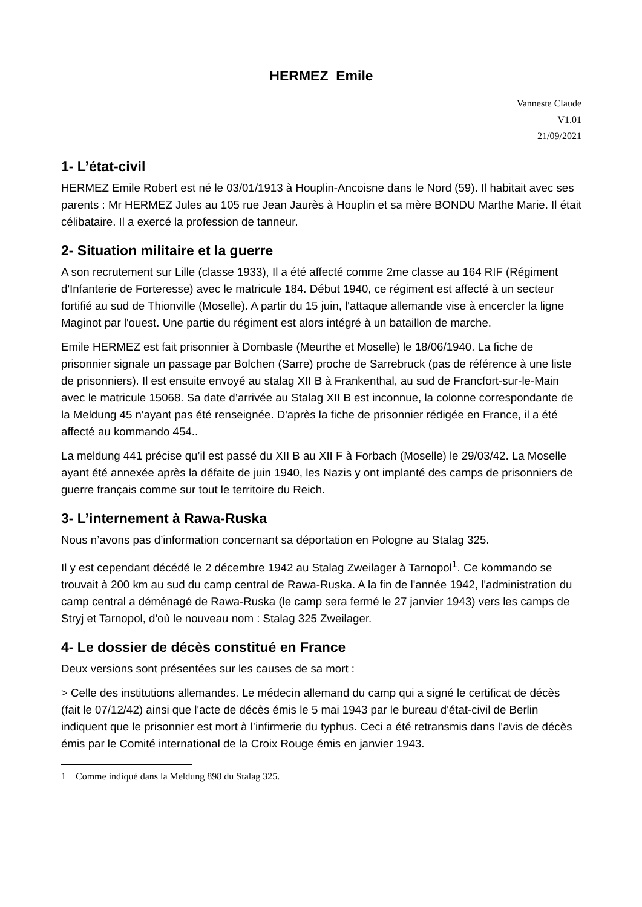HERMEZ Emile
Vanneste Claude
V1.01
21/09/2021
1- L’état-civil
HERMEZ Emile Robert est né le 03/01/1913 à Houplin-Ancoisne dans le Nord (59). Il habitait avec ses parents : Mr HERMEZ Jules au 105 rue Jean Jaurès à Houplin et sa mère BONDU Marthe Marie. Il était célibataire. Il a exercé la profession de tanneur.
2- Situation militaire et la guerre
A son recrutement sur Lille (classe 1933), Il a été affecté comme 2me classe au 164 RIF (Régiment d'Infanterie de Forteresse) avec le matricule 184. Début 1940, ce régiment est affecté à un secteur fortifié au sud de Thionville (Moselle). A partir du 15 juin, l'attaque allemande vise à encercler la ligne Maginot par l'ouest. Une partie du régiment est alors intégré à un bataillon de marche.
Emile HERMEZ est fait prisonnier à Dombasle (Meurthe et Moselle) le 18/06/1940. La fiche de prisonnier signale un passage par Bolchen (Sarre) proche de Sarrebruck (pas de référence à une liste de prisonniers). Il est ensuite envoyé au stalag XII B à Frankenthal, au sud de Francfort-sur-le-Main avec le matricule 15068. Sa date d’arrivée au Stalag XII B est inconnue, la colonne correspondante de la Meldung 45 n'ayant pas été renseignée. D'après la fiche de prisonnier rédigée en France, il a été affecté au kommando 454..
La meldung 441 précise qu’il est passé du XII B au XII F à Forbach (Moselle) le 29/03/42. La Moselle ayant été annexée après la défaite de juin 1940, les Nazis y ont implanté des camps de prisonniers de guerre français comme sur tout le territoire du Reich.
3- L’internement à Rawa-Ruska
Nous n’avons pas d’information concernant sa déportation en Pologne au Stalag 325.
Il y est cependant décédé le 2 décembre 1942 au Stalag Zweilager à Tarnopol<sup>1</sup>. Ce kommando se trouvait à 200 km au sud du camp central de Rawa-Ruska. A la fin de l'année 1942, l'administration du camp central a déménagé de Rawa-Ruska (le camp sera fermé le 27 janvier 1943) vers les camps de Stryj et Tarnopol, d'où le nouveau nom : Stalag 325 Zweilager.
4- Le dossier de décès constitué en France
Deux versions sont présentées sur les causes de sa mort :
> Celle des institutions allemandes. Le médecin allemand du camp qui a signé le certificat de décès (fait le 07/12/42) ainsi que l'acte de décès émis le 5 mai 1943 par le bureau d'état-civil de Berlin indiquent que le prisonnier est mort à l’infirmerie du typhus. Ceci a été retransmis dans l’avis de décès émis par le Comité international de la Croix Rouge émis en janvier 1943.
1 Comme indiqué dans la Meldung 898 du Stalag 325.